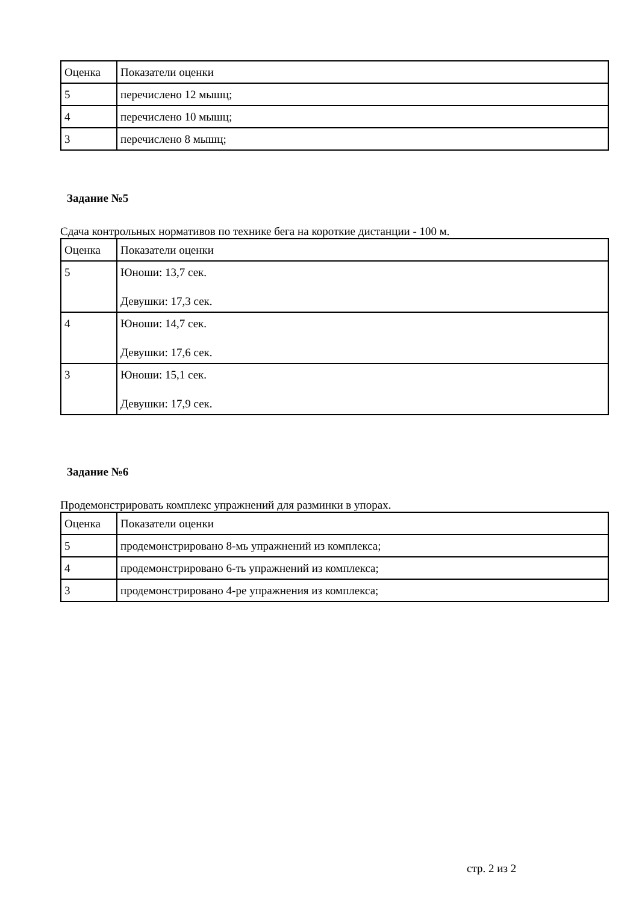| Оценка | Показатели оценки |
| 5 | перечислено 12 мышц; |
| 4 | перечислено 10 мышц; |
| 3 | перечислено 8 мышц; |
Задание №5
Сдача контрольных нормативов по технике бега на короткие дистанции - 100 м.
| Оценка | Показатели оценки |
| 5 | Юноши: 13,7 сек. Девушки: 17,3 сек. |
| 4 | Юноши: 14,7 сек. Девушки: 17,6 сек. |
| 3 | Юноши: 15,1 сек. Девушки: 17,9 сек. |
Задание №6
Продемонстрировать комплекс упражнений для разминки в упорах.
| Оценка | Показатели оценки |
| 5 | продемонстрировано 8-мь упражнений из комплекса; |
| 4 | продемонстрировано 6-ть упражнений из комплекса; |
| 3 | продемонстрировано 4-ре упражнения из комплекса; |
стр. 2 из 2